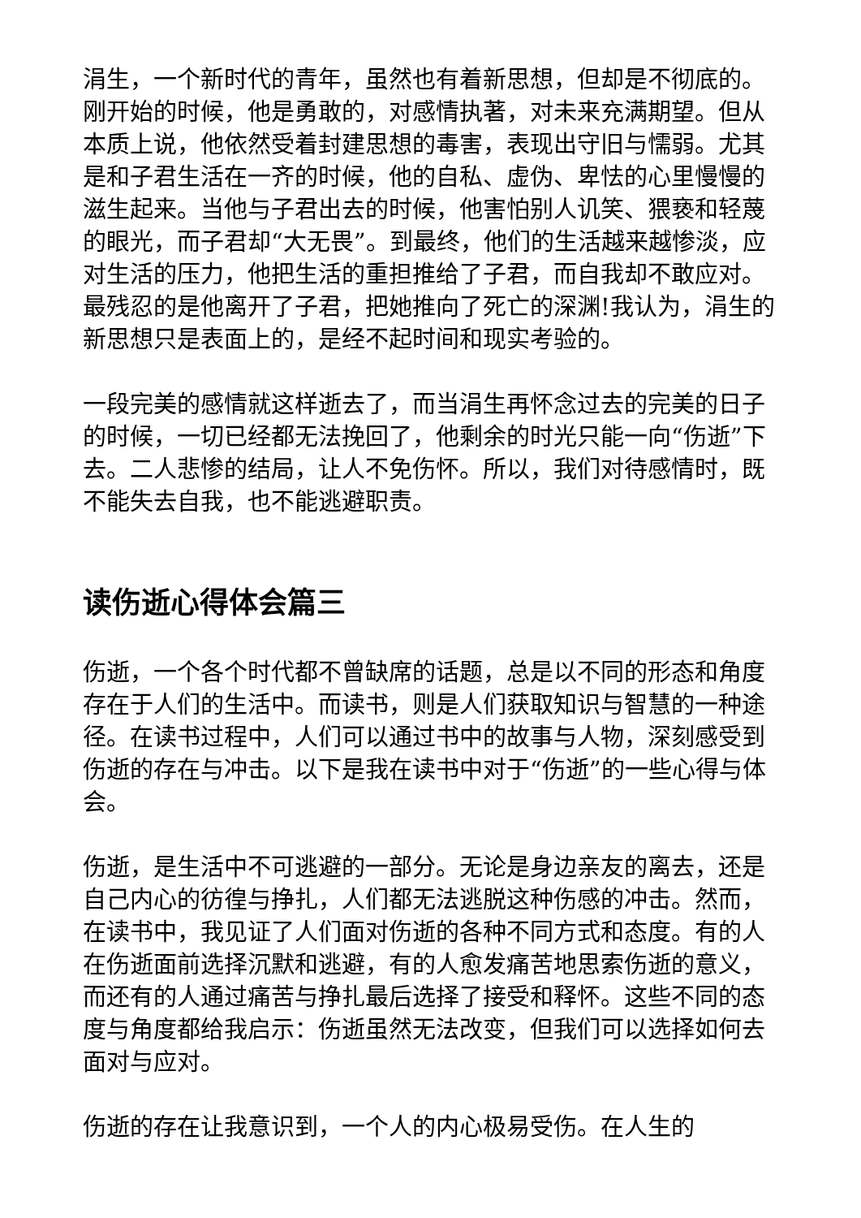涓生，一个新时代的青年，虽然也有着新思想，但却是不彻底的。刚开始的时候，他是勇敢的，对感情执著，对未来充满期望。但从本质上说，他依然受着封建思想的毒害，表现出守旧与懦弱。尤其是和子君生活在一齐的时候，他的自私、虚伪、卑怯的心里慢慢的滋生起来。当他与子君出去的时候，他害怕别人讥笑、猥亵和轻蔑的眼光，而子君却“大无畏”。到最终，他们的生活越来越惨淡，应对生活的压力，他把生活的重担推给了子君，而自我却不敢应对。最残忍的是他离开了子君，把她推向了死亡的深渊!我认为，涓生的新思想只是表面上的，是经不起时间和现实考验的。
一段完美的感情就这样逝去了，而当涓生再怀念过去的完美的日子的时候，一切已经都无法挽回了，他剩余的时光只能一向“伤逝”下去。二人悲惨的结局，让人不免伤怀。所以，我们对待感情时，既不能失去自我，也不能逃避职责。
读伤逝心得体会篇三
伤逝，一个各个时代都不曾缺席的话题，总是以不同的形态和角度存在于人们的生活中。而读书，则是人们获取知识与智慧的一种途径。在读书过程中，人们可以通过书中的故事与人物，深刻感受到伤逝的存在与冲击。以下是我在读书中对于“伤逝”的一些心得与体会。
伤逝，是生活中不可逃避的一部分。无论是身边亲友的离去，还是自己内心的彷徨与挣扎，人们都无法逃脱这种伤感的冲击。然而，在读书中，我见证了人们面对伤逝的各种不同方式和态度。有的人在伤逝面前选择沉默和逃避，有的人愈发痛苦地思索伤逝的意义，而还有的人通过痛苦与挣扎最后选择了接受和释怀。这些不同的态度与角度都给我启示：伤逝虽然无法改变，但我们可以选择如何去面对与应对。
伤逝的存在让我意识到，一个人的内心极易受伤。在人生的